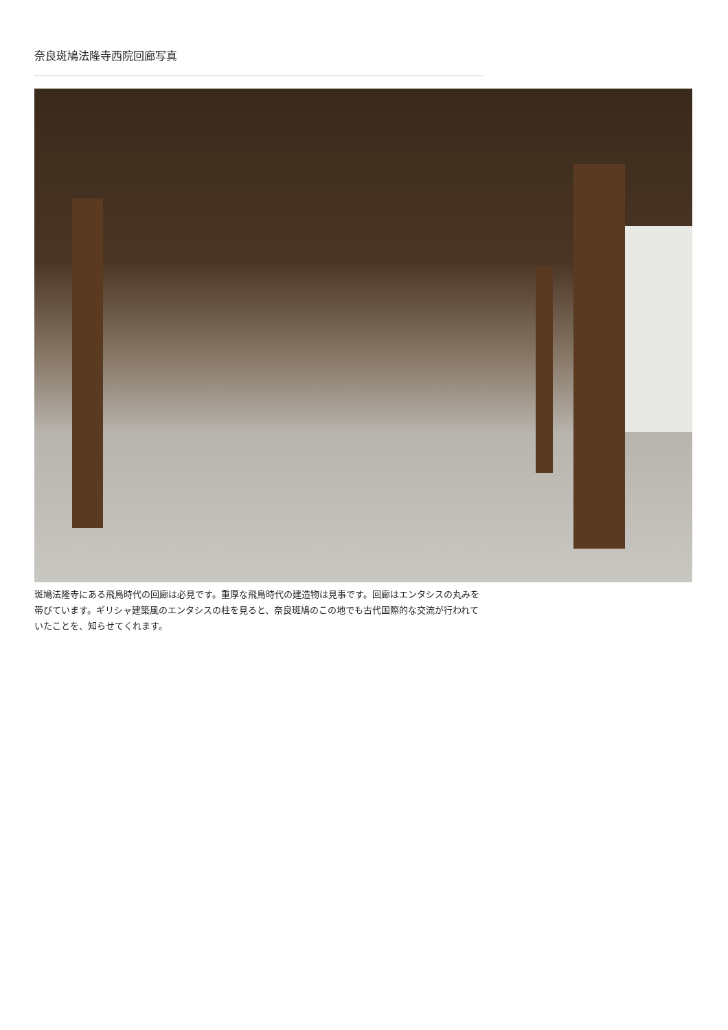奈良斑鳩法隆寺西院回廊写真
斑鳩法隆寺にある飛鳥時代の回廊は必見です。重厚な飛鳥時代の建造物は見事です。回廊はエンタシスの丸みを帯びています。ギリシャ建築風のエンタシスの柱を見ると、奈良斑鳩のこの地でも古代国際的な交流が行われていたことを、知らせてくれます。